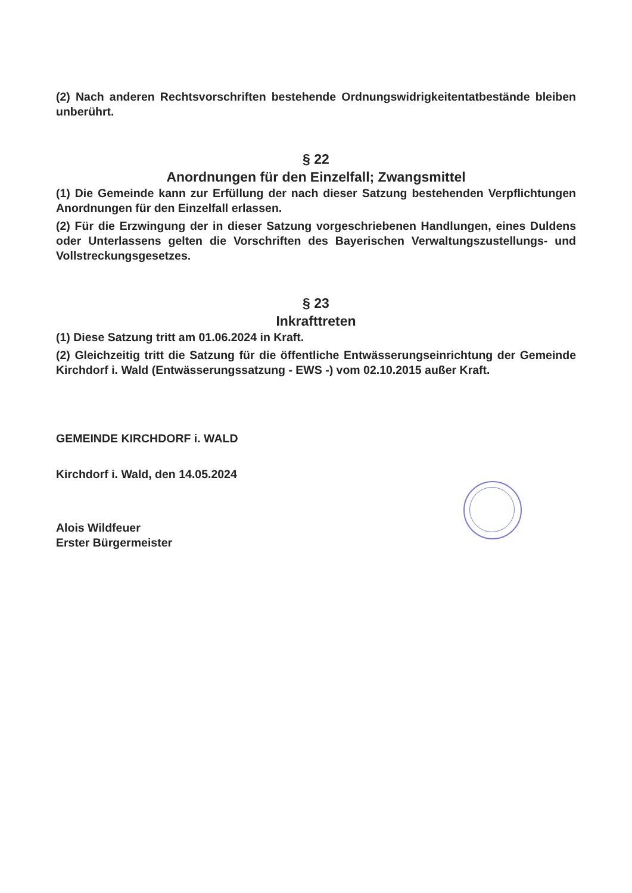(2) Nach anderen Rechtsvorschriften bestehende Ordnungswidrigkeitentatbestände bleiben unberührt.
§ 22
Anordnungen für den Einzelfall; Zwangsmittel
(1) Die Gemeinde kann zur Erfüllung der nach dieser Satzung bestehenden Verpflichtungen Anordnungen für den Einzelfall erlassen.
(2) Für die Erzwingung der in dieser Satzung vorgeschriebenen Handlungen, eines Duldens oder Unterlassens gelten die Vorschriften des Bayerischen Verwaltungszustellungs- und Vollstreckungsgesetzes.
§ 23
Inkrafttreten
(1) Diese Satzung tritt am 01.06.2024 in Kraft.
(2) Gleichzeitig tritt die Satzung für die öffentliche Entwässerungseinrichtung der Gemeinde Kirchdorf i. Wald (Entwässerungssatzung - EWS -) vom 02.10.2015 außer Kraft.
GEMEINDE KIRCHDORF i. WALD
Kirchdorf i. Wald, den 14.05.2024
Alois Wildfeuer
Erster Bürgermeister